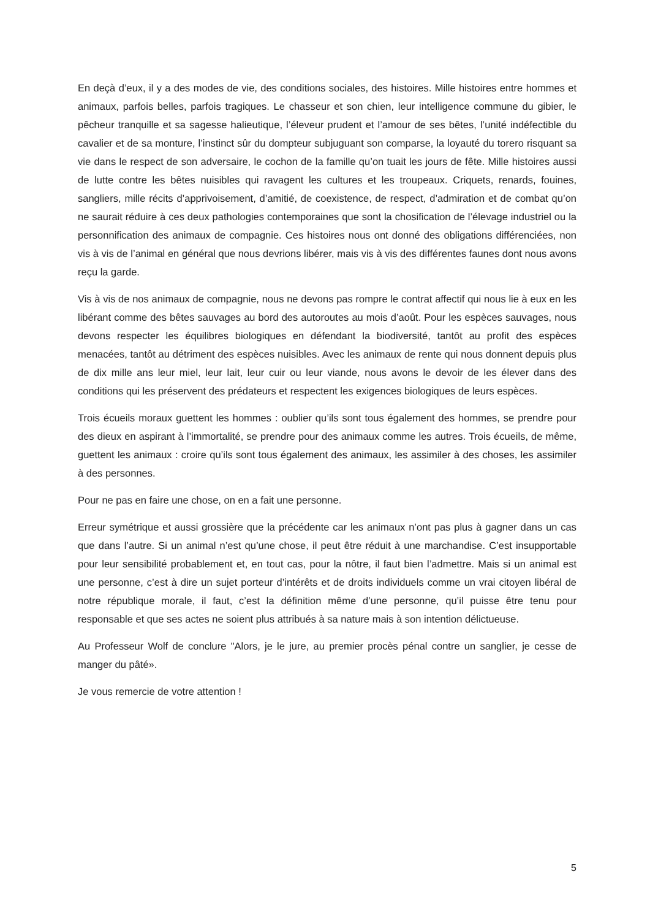En deçà d’eux, il y a des modes de vie, des conditions sociales, des histoires. Mille histoires entre hommes et animaux, parfois belles, parfois tragiques. Le chasseur et son chien, leur intelligence commune du gibier, le pêcheur tranquille et sa sagesse halieutique, l’éleveur prudent et l’amour de ses bêtes, l’unité indéfectible du cavalier et de sa monture, l’instinct sûr du dompteur subjuguant son comparse, la loyauté du torero risquant sa vie dans le respect de son adversaire, le cochon de la famille qu’on tuait les jours de fête. Mille histoires aussi de lutte contre les bêtes nuisibles qui ravagent les cultures et les troupeaux. Criquets, renards, fouines, sangliers, mille récits d’apprivoisement, d’amitié, de coexistence, de respect, d’admiration et de combat qu’on ne saurait réduire à ces deux pathologies contemporaines que sont la chosification de l’élevage industriel ou la personnification des animaux de compagnie. Ces histoires nous ont donné des obligations différenciées, non vis à vis de l’animal en général que nous devrions libérer, mais vis à vis des différentes faunes dont nous avons reçu la garde.
Vis à vis de nos animaux de compagnie, nous ne devons pas rompre le contrat affectif qui nous lie à eux en les libérant comme des bêtes sauvages au bord des autoroutes au mois d’août. Pour les espèces sauvages, nous devons respecter les équilibres biologiques en défendant la biodiversité, tantôt au profit des espèces menacées, tantôt au détriment des espèces nuisibles. Avec les animaux de rente qui nous donnent depuis plus de dix mille ans leur miel, leur lait, leur cuir ou leur viande, nous avons le devoir de les élever dans des conditions qui les préservent des prédateurs et respectent les exigences biologiques de leurs espèces.
Trois écueils moraux guettent les hommes : oublier qu’ils sont tous également des hommes, se prendre pour des dieux en aspirant à l’immortalité, se prendre pour des animaux comme les autres. Trois écueils, de même, guettent les animaux : croire qu’ils sont tous également des animaux, les assimiler à des choses, les assimiler à des personnes.
Pour ne pas en faire une chose, on en a fait une personne.
Erreur symétrique et aussi grossière que la précédente car les animaux n’ont pas plus à gagner dans un cas que dans l’autre. Si un animal n’est qu’une chose, il peut être réduit à une marchandise. C’est insupportable pour leur sensibilité probablement et, en tout cas, pour la nôtre, il faut bien l’admettre. Mais si un animal est une personne, c’est à dire un sujet porteur d’intérêts et de droits individuels comme un vrai citoyen libéral de notre république morale, il faut, c’est la définition même d’une personne, qu’il puisse être tenu pour responsable et que ses actes ne soient plus attribués à sa nature mais à son intention délictueuse.
Au Professeur Wolf de conclure "Alors, je le jure, au premier procès pénal contre un sanglier, je cesse de manger du pâté».
Je vous remercie de votre attention !
5